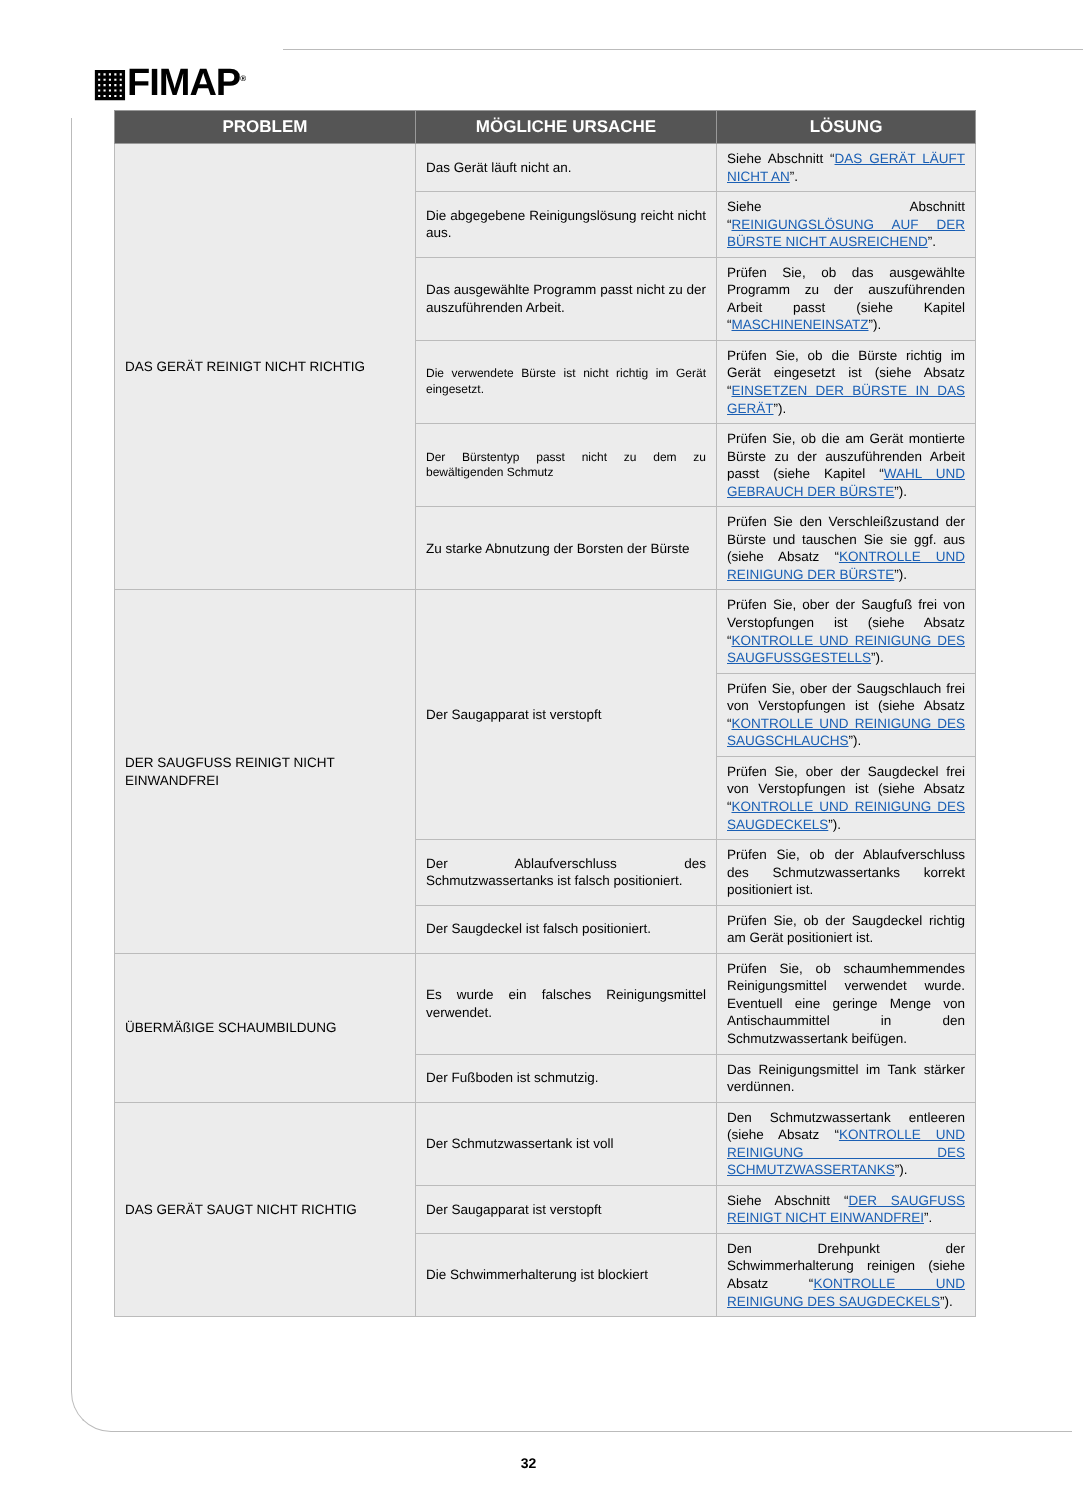▦FIMAP<sup>®</sup>
| PROBLEM | MÖGLICHE URSACHE | LÖSUNG |
| --- | --- | --- |
| DAS GERÄT REINIGT NICHT RICHTIG | Das Gerät läuft nicht an. | Siehe Abschnitt “ DAS GERÄT LÄUFT NICHT AN ”. |
| | Die abgegebene Reinigungslösung reicht nicht aus. | Siehe Abschnitt “ REINIGUNGSLÖSUNG AUF DER BÜRSTE NICHT AUSREICHEND ”. |
| | Das ausgewählte Programm passt nicht zu der auszuführenden Arbeit. | Prüfen Sie, ob das ausgewählte Programm zu der auszuführenden Arbeit passt (siehe Kapitel “ MASCHINENEINSATZ ”). |
| | Die verwendete Bürste ist nicht richtig im Gerät eingesetzt. | Prüfen Sie, ob die Bürste richtig im Gerät eingesetzt ist (siehe Absatz “ EINSETZEN DER BÜRSTE IN DAS GERÄT ”). |
| | Der Bürstentyp passt nicht zu dem zu bewältigenden Schmutz | Prüfen Sie, ob die am Gerät montierte Bürste zu der auszuführenden Arbeit passt (siehe Kapitel “ WAHL UND GEBRAUCH DER BÜRSTE ”). |
| | Zu starke Abnutzung der Borsten der Bürste | Prüfen Sie den Verschleißzustand der Bürste und tauschen Sie sie ggf. aus (siehe Absatz “ KONTROLLE UND REINIGUNG DER BÜRSTE ”). |
| DER SAUGFUSS REINIGT NICHT EINWANDFREI | Der Saugapparat ist verstopft | Prüfen Sie, ober der Saugfuß frei von Verstopfungen ist (siehe Absatz “ KONTROLLE UND REINIGUNG DES SAUGFUSSGESTELLS ”). |
| | | Prüfen Sie, ober der Saugschlauch frei von Verstopfungen ist (siehe Absatz “ KONTROLLE UND REINIGUNG DES SAUGSCHLAUCHS ”). |
| | | Prüfen Sie, ober der Saugdeckel frei von Verstopfungen ist (siehe Absatz “ KONTROLLE UND REINIGUNG DES SAUGDECKELS ”). |
| | Der Ablaufverschluss des Schmutzwassertanks ist falsch positioniert. | Prüfen Sie, ob der Ablaufverschluss des Schmutzwassertanks korrekt positioniert ist. |
| | Der Saugdeckel ist falsch positioniert. | Prüfen Sie, ob der Saugdeckel richtig am Gerät positioniert ist. |
| ÜBERMÄßIGE SCHAUMBILDUNG | Es wurde ein falsches Reinigungsmittel verwendet. | Prüfen Sie, ob schaumhemmendes Reinigungsmittel verwendet wurde. Eventuell eine geringe Menge von Antischaummittel in den Schmutzwassertank beifügen. |
| | Der Fußboden ist schmutzig. | Das Reinigungsmittel im Tank stärker verdünnen. |
| DAS GERÄT SAUGT NICHT RICHTIG | Der Schmutzwassertank ist voll | Den Schmutzwassertank entleeren (siehe Absatz “ KONTROLLE UND REINIGUNG DES SCHMUTZWASSERTANKS ”). |
| | Der Saugapparat ist verstopft | Siehe Abschnitt “ DER SAUGFUSS REINIGT NICHT EINWANDFREI ”. |
| | Die Schwimmerhalterung ist blockiert | Den Drehpunkt der Schwimmerhalterung reinigen (siehe Absatz “ KONTROLLE UND REINIGUNG DES SAUGDECKELS ”). |
32